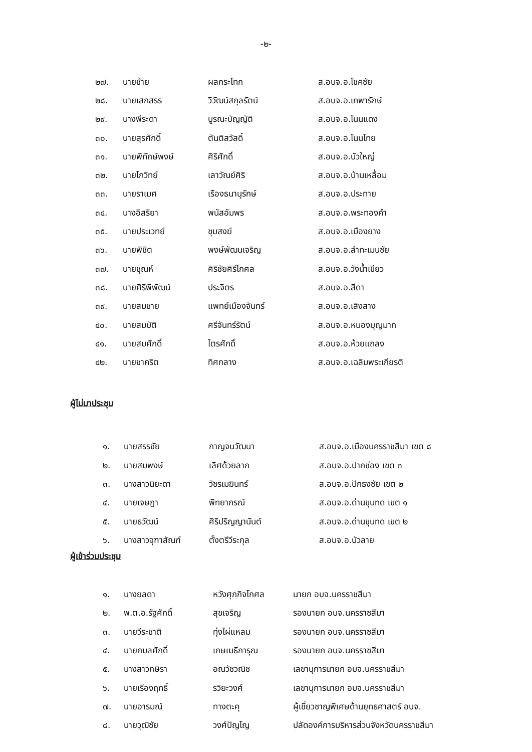-๒-
| ๒๗. | นายช้าย | ผลกระโทก | ส.อบจ.อ.โชคชัย |
| ๒๘. | นายเสกสรร | วิวัฒน์สกุลรัตน์ | ส.อบจ.อ.เทพารักษ์ |
| ๒๙. | นางพีระดา | บูรณะบัญญัติ | ส.อบจ.อ.โนนแดง |
| ๓๐. | นายสุรศักดิ์ | ตันติสวัสดิ์ | ส.อบจ.อ.โนนไทย |
| ๓๑. | นายพิทักษ์พงษ์ | ศิริศักดิ์ | ส.อบจ.อ.บัวใหญ่ |
| ๓๒. | นายโกวิทย์ | เลาวัณย์ศิริ | ส.อบจ.อ.บ้านเหลื่อม |
| ๓๓. | นายราเมศ | เรืองธนานุรักษ์ | ส.อบจ.อ.ประทาย |
| ๓๔. | นางอิสริยา | พนัสอัมพร | ส.อบจ.อ.พระทองคำ |
| ๓๕. | นายประเวทย์ | ชุมสงฆ์ | ส.อบจ.อ.เมืองยาง |
| ๓๖. | นายพิชิต | พงษ์พัฒนเจริญ | ส.อบจ.อ.ลำทะเมนชัย |
| ๓๗. | นายชุณห์ | ศิริชัยศิรีโกศล | ส.อบจ.อ.วังน้ำเขียว |
| ๓๘. | นายศิริพิพัฒน์ | ประจิตร | ส.อบจ.อ.สีดา |
| ๓๙. | นายสมชาย | แพทย์เมืองจันทร์ | ส.อบจ.อ.เสิงสาง |
| ๔๐. | นายสมบัติ | ศรีจันทร์รัตน์ | ส.อบจ.อ.หนองบุญมาก |
| ๔๑. | นายสมศักดิ์ | ไตรศักดิ์ | ส.อบจ.อ.ห้วยแถลง |
| ๔๒. | นายชาคริต | ทิศกลาง | ส.อบจ.อ.เฉลิมพระเกียรติ |
ผู้ไม่มาประชุม
| ๑. | นายสรรชัย | กาญจนวัฒนา | ส.อบจ.อ.เมืองนครราชสีมา เขต ๘ |
| ๒. | นายสมพงษ์ | เลิศด้วยลาภ | ส.อบจ.อ.ปากช่อง เขต ๓ |
| ๓. | นางสาวนิยะดา | วัชรเมฆินทร์ | ส.อบจ.อ.ปักธงชัย เขต ๒ |
| ๔. | นายเจษฎา | พิทยาภรณ์ | ส.อบจ.อ.ด่านขุนทด เขต ๑ |
| ๕. | นายธวัฒน์ | ศิริปริญญานันต์ | ส.อบจ.อ.ด่านขุนทด เขต ๒ |
| ๖. | นางสาวจุฑาสัณฑ์ | ตั้งตรีวีระกุล | ส.อบจ.อ.บัวลาย |
ผู้เข้าร่วมประชุม
| ๑. | นางยลดา | หวังศุภกิจโกศล | นายก อบจ.นครราชสีมา |
| ๒. | พ.ต.อ.รัฐศักดิ์ | สุขเจริญ | รองนายก อบจ.นครราชสีมา |
| ๓. | นายวีระชาติ | ทุ่งไผ่แหลม | รองนายก อบจ.นครราชสีมา |
| ๔. | นายกมลศักดิ์ | เกษเมธีการุณ | รองนายก อบจ.นครราชสีมา |
| ๕. | นางสาวกษิรา | อณวัชวณิช | เลขานุการนายก อบจ.นครราชสีมา |
| ๖. | นายเรืองฤทธิ์ | รวิยะวงศ์ | เลขานุการนายก อบจ.นครราชสีมา |
| ๗. | นายอารมณ์ | ทางตะคุ | ผู้เชี่ยวชาญพิเศษด้านยุทธศาสตร์ อบจ. |
| ๘. | นายวุฒิชัย | วงศ์ปัญโญ | ปลัดองค์การบริหารส่วนจังหวัดนครราชสีมา |